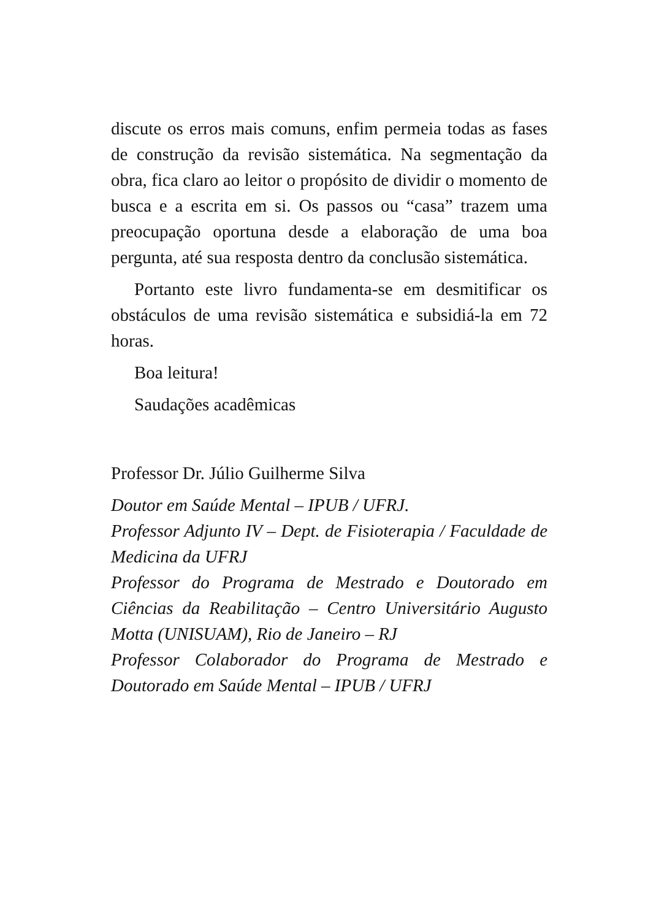discute os erros mais comuns, enfim permeia todas as fases de construção da revisão sistemática. Na segmentação da obra, fica claro ao leitor o propósito de dividir o momento de busca e a escrita em si. Os passos ou “casa” trazem uma preocupação oportuna desde a elaboração de uma boa pergunta, até sua resposta dentro da conclusão sistemática.
Portanto este livro fundamenta-se em desmitificar os obstáculos de uma revisão sistemática e subsidiá-la em 72 horas.
Boa leitura!
Saudações acadêmicas
Professor Dr. Júlio Guilherme Silva
Doutor em Saúde Mental – IPUB / UFRJ.
Professor Adjunto IV – Dept. de Fisioterapia / Faculdade de Medicina da UFRJ
Professor do Programa de Mestrado e Doutorado em Ciências da Reabilitação – Centro Universitário Augusto Motta (UNISUAM), Rio de Janeiro – RJ
Professor Colaborador do Programa de Mestrado e Doutorado em Saúde Mental – IPUB / UFRJ